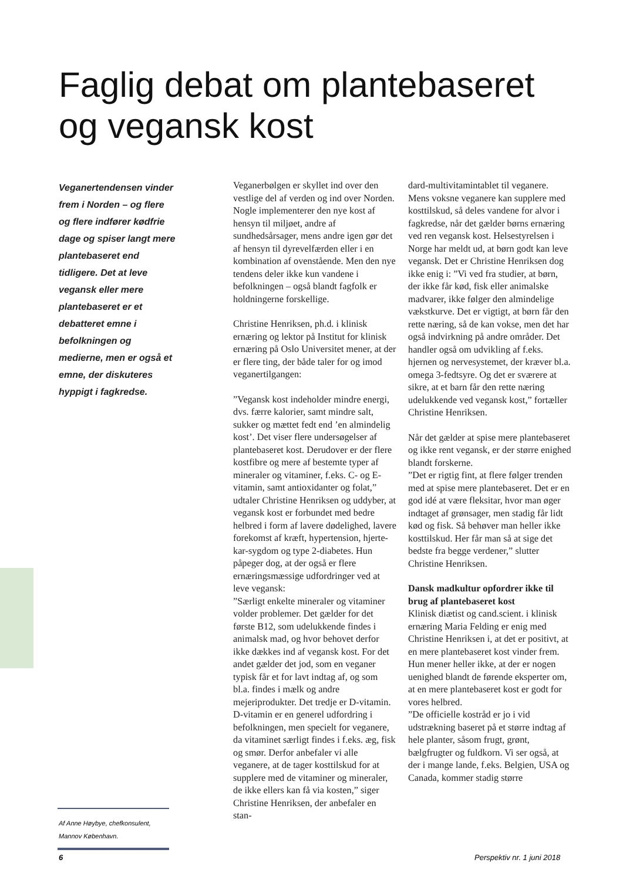Faglig debat om plantebaseret
og vegansk kost
Veganertendensen vinder frem i Norden – og flere og flere indfører kødfrie dage og spiser langt mere plantebaseret end tidligere. Det at leve vegansk eller mere plantebaseret er et debatteret emne i befolkningen og medierne, men er også et emne, der diskuteres hyppigt i fagkredse.
Veganerbølgen er skyllet ind over den vestlige del af verden og ind over Norden. Nogle implementerer den nye kost af hensyn til miljøet, andre af sundhedsårsager, mens andre igen gør det af hensyn til dyrevelfærden eller i en kombination af ovenstående. Men den nye tendens deler ikke kun vandene i befolkningen – også blandt fagfolk er holdningerne forskellige.
Christine Henriksen, ph.d. i klinisk ernæring og lektor på Institut for klinisk ernæring på Oslo Universitet mener, at der er flere ting, der både taler for og imod veganertilgangen:
”Vegansk kost indeholder mindre energi, dvs. færre kalorier, samt mindre salt, sukker og mættet fedt end ’en almindelig kost’. Det viser flere undersøgelser af plantebaseret kost. Derudover er der flere kostfibre og mere af bestemte typer af mineraler og vitaminer, f.eks. C- og E-vitamin, samt antioxidanter og folat,” udtaler Christine Henriksen og uddyber, at vegansk kost er forbundet med bedre helbred i form af lavere dødelighed, lavere forekomst af kræft, hypertension, hjerte-kar-sygdom og type 2-diabetes. Hun påpeger dog, at der også er flere ernæringsmæssige udfordringer ved at leve vegansk:
”Særligt enkelte mineraler og vitaminer volder problemer. Det gælder for det første B12, som udelukkende findes i animalsk mad, og hvor behovet derfor ikke dækkes ind af vegansk kost. For det andet gælder det jod, som en veganer typisk får et for lavt indtag af, og som bl.a. findes i mælk og andre mejeriprodukter. Det tredje er D-vitamin. D-vitamin er en generel udfordring i befolkningen, men specielt for veganere, da vitaminet særligt findes i f.eks. æg, fisk og smør. Derfor anbefaler vi alle veganere, at de tager kosttilskud for at supplere med de vitaminer og mineraler, de ikke ellers kan få via kosten,” siger Christine Henriksen, der anbefaler en stan-
dard-multivitamintablet til veganere. Mens voksne veganere kan supplere med kosttilskud, så deles vandene for alvor i fagkredse, når det gælder børns ernæring ved ren vegansk kost. Helsestyrelsen i Norge har meldt ud, at børn godt kan leve vegansk. Det er Christine Henriksen dog ikke enig i: ”Vi ved fra studier, at børn, der ikke får kød, fisk eller animalske madvarer, ikke følger den almindelige vækstkurve. Det er vigtigt, at børn får den rette næring, så de kan vokse, men det har også indvirkning på andre områder. Det handler også om udvikling af f.eks. hjernen og nervesystemet, der kræver bl.a. omega 3-fedtsyre. Og det er sværere at sikre, at et barn får den rette næring udelukkende ved vegansk kost,” fortæller Christine Henriksen.
Når det gælder at spise mere plantebaseret og ikke rent vegansk, er der større enighed blandt forskerne.
”Det er rigtig fint, at flere følger trenden med at spise mere plantebaseret. Det er en god idé at være fleksitar, hvor man øger indtaget af grønsager, men stadig får lidt kød og fisk. Så behøver man heller ikke kosttilskud. Her får man så at sige det bedste fra begge verdener,” slutter Christine Henriksen.
Dansk madkultur opfordrer ikke til brug af plantebaseret kost
Klinisk diætist og cand.scient. i klinisk ernæring Maria Felding er enig med Christine Henriksen i, at det er positivt, at en mere plantebaseret kost vinder frem. Hun mener heller ikke, at der er nogen uenighed blandt de førende eksperter om, at en mere plantebaseret kost er godt for vores helbred.
”De officielle kostråd er jo i vid udstrækning baseret på et større indtag af hele planter, såsom frugt, grønt, bælgfrugter og fuldkorn. Vi ser også, at der i mange lande, f.eks. Belgien, USA og Canada, kommer stadig større
Af Anne Høybye, chefkonsulent,
Mannov København.
6 Perspektiv nr. 1 juni 2018